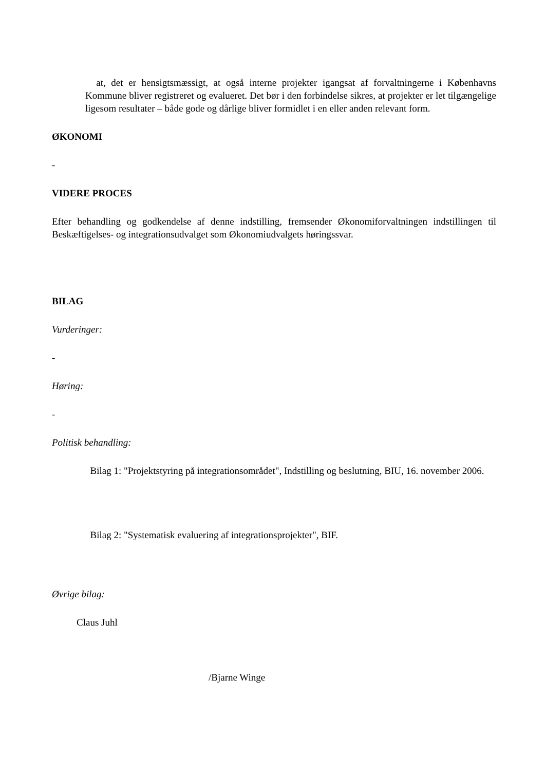at, det er hensigtsmæssigt, at også interne projekter igangsat af forvaltningerne i Københavns Kommune bliver registreret og evalueret. Det bør i den forbindelse sikres, at projekter er let tilgængelige ligesom resultater – både gode og dårlige bliver formidlet i en eller anden relevant form.
ØKONOMI
-
VIDERE PROCES
Efter behandling og godkendelse af denne indstilling, fremsender Økonomiforvaltningen indstillingen til Beskæftigelses- og integrationsudvalget som Økonomiudvalgets høringssvar.
BILAG
Vurderinger:
-
Høring:
-
Politisk behandling:
Bilag 1: "Projektstyring på integrationsområdet", Indstilling og beslutning, BIU, 16. november 2006.
Bilag 2: "Systematisk evaluering af integrationsprojekter", BIF.
Øvrige bilag:
Claus Juhl
/Bjarne Winge